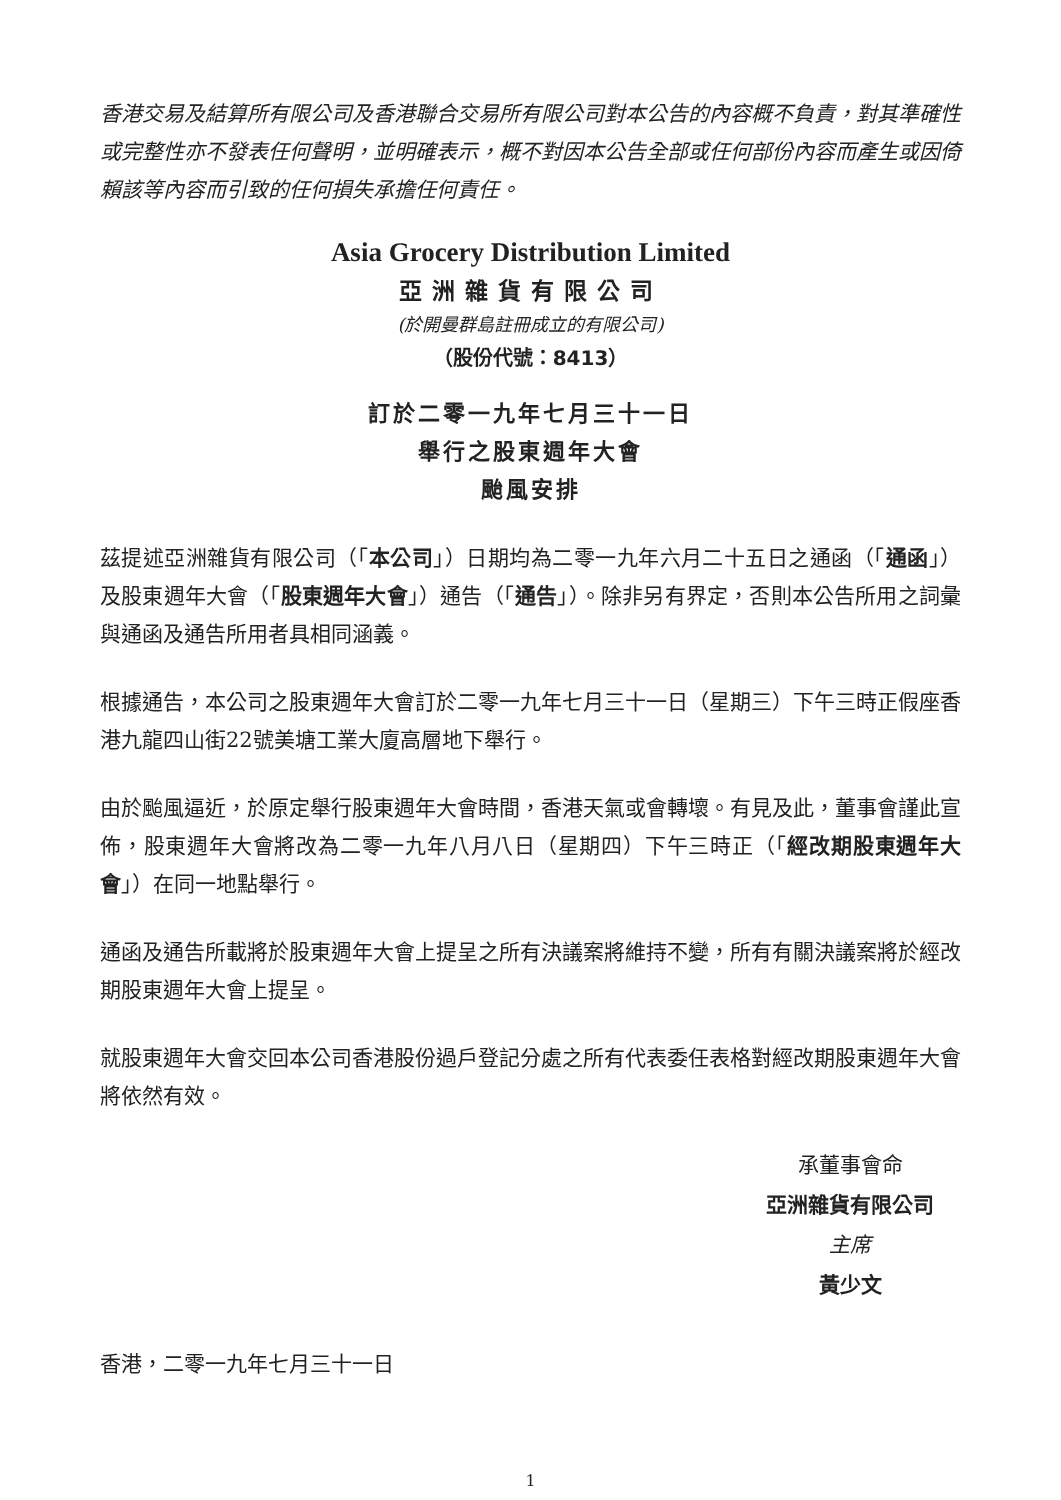香港交易及結算所有限公司及香港聯合交易所有限公司對本公告的內容概不負責，對其準確性或完整性亦不發表任何聲明，並明確表示，概不對因本公告全部或任何部份內容而產生或因倚賴該等內容而引致的任何損失承擔任何責任。
Asia Grocery Distribution Limited
亞洲雜貨有限公司
(於開曼群島註冊成立的有限公司)
（股份代號：8413）
訂於二零一九年七月三十一日
舉行之股東週年大會
颱風安排
茲提述亞洲雜貨有限公司（「本公司」）日期均為二零一九年六月二十五日之通函（「通函」）及股東週年大會（「股東週年大會」）通告（「通告」）。除非另有界定，否則本公告所用之詞彙與通函及通告所用者具相同涵義。
根據通告，本公司之股東週年大會訂於二零一九年七月三十一日（星期三）下午三時正假座香港九龍四山街22號美塘工業大廈高層地下舉行。
由於颱風逼近，於原定舉行股東週年大會時間，香港天氣或會轉壞。有見及此，董事會謹此宣佈，股東週年大會將改為二零一九年八月八日（星期四）下午三時正（「經改期股東週年大會」）在同一地點舉行。
通函及通告所載將於股東週年大會上提呈之所有決議案將維持不變，所有有關決議案將於經改期股東週年大會上提呈。
就股東週年大會交回本公司香港股份過戶登記分處之所有代表委任表格對經改期股東週年大會將依然有效。
承董事會命
亞洲雜貨有限公司
主席
黃少文
香港，二零一九年七月三十一日
1